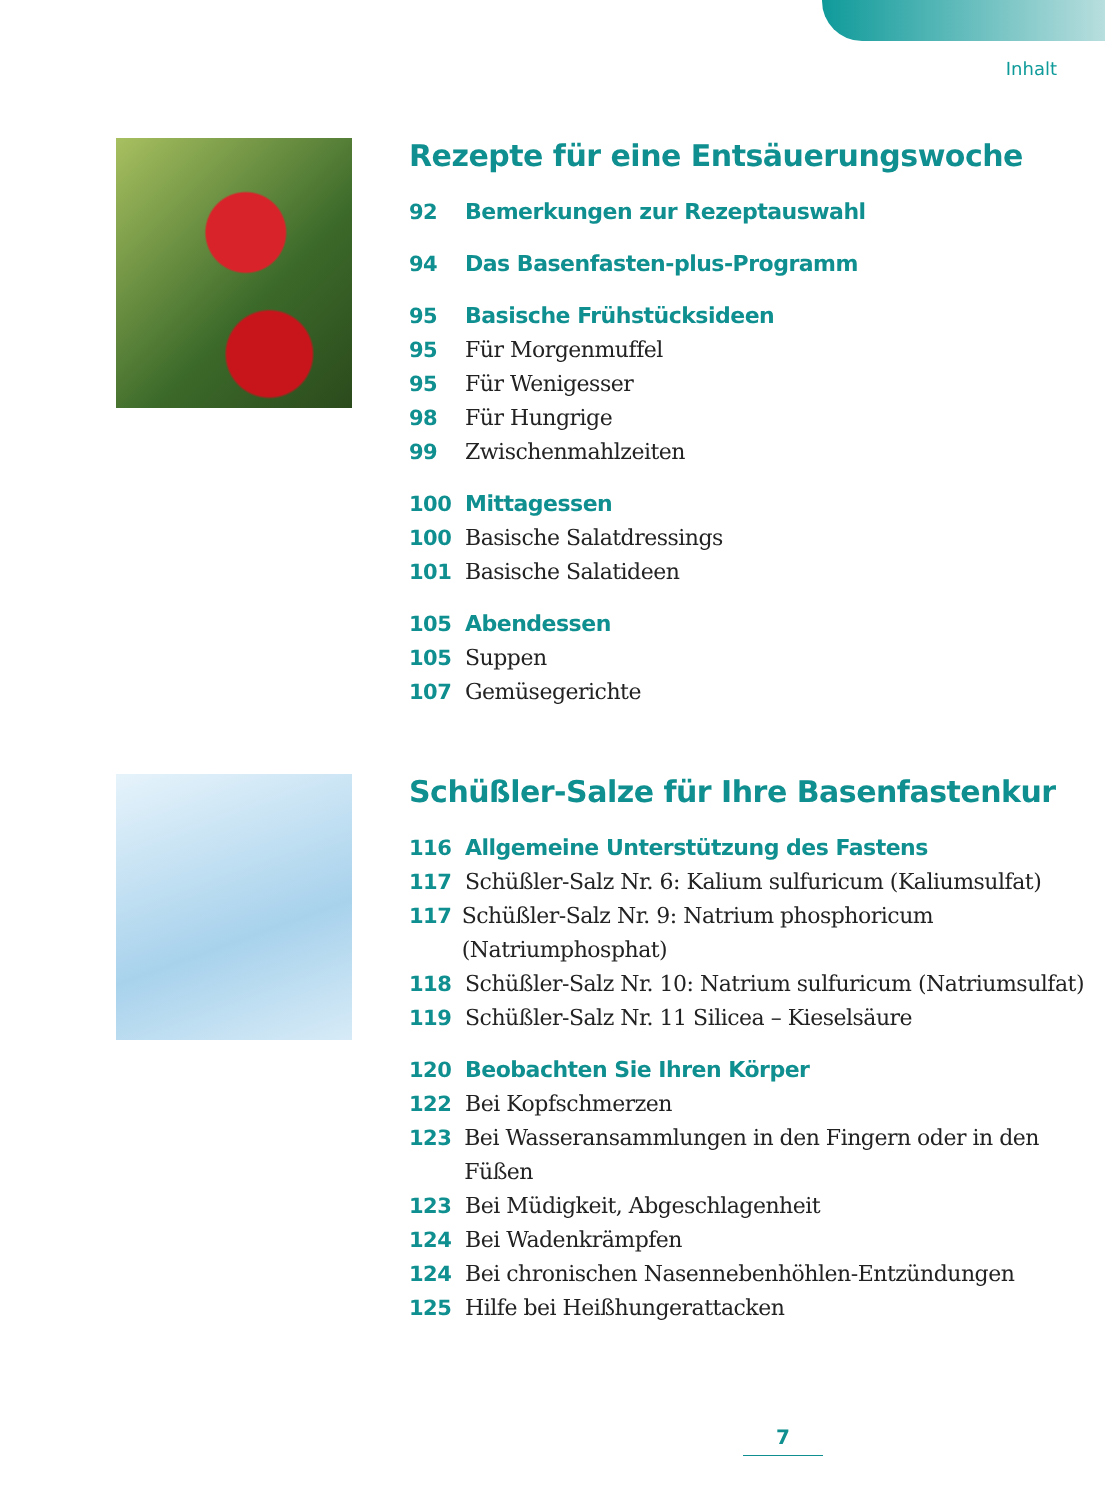Inhalt
Rezepte für eine Entsäuerungswoche
92 Bemerkungen zur Rezeptauswahl
94 Das Basenfasten-plus-Programm
95 Basische Frühstücksideen
95 Für Morgenmuffel
95 Für Wenigesser
98 Für Hungrige
99 Zwischenmahlzeiten
100 Mittagessen
100 Basische Salatdressings
101 Basische Salatideen
105 Abendessen
105 Suppen
107 Gemüsegerichte
Schüßler-Salze für Ihre Basenfastenkur
116 Allgemeine Unterstützung des Fastens
117 Schüßler-Salz Nr. 6: Kalium sulfuricum (Kaliumsulfat)
117 Schüßler-Salz Nr. 9: Natrium phosphoricum (Natriumphosphat)
118 Schüßler-Salz Nr. 10: Natrium sulfuricum (Natriumsulfat)
119 Schüßler-Salz Nr. 11 Silicea – Kieselsäure
120 Beobachten Sie Ihren Körper
122 Bei Kopfschmerzen
123 Bei Wasseransammlungen in den Fingern oder in den Füßen
123 Bei Müdigkeit, Abgeschlagenheit
124 Bei Wadenkrämpfen
124 Bei chronischen Nasennebenhöhlen-Entzündungen
125 Hilfe bei Heißhungerattacken
7